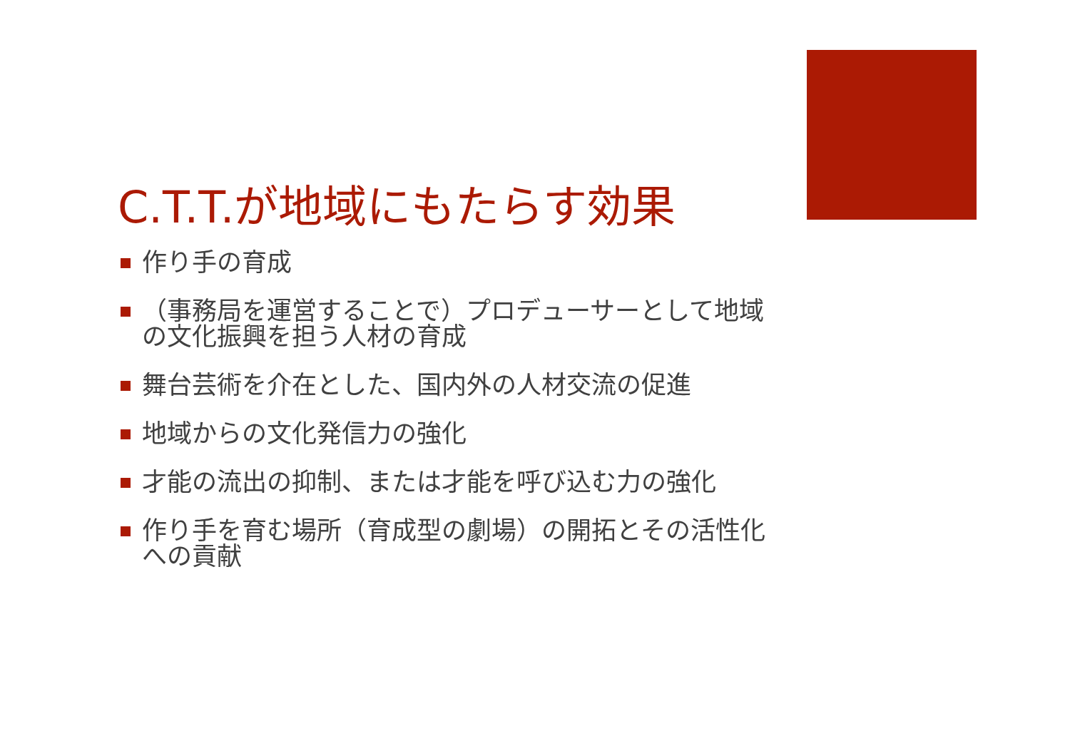C.T.T.が地域にもたらす効果
作り手の育成
（事務局を運営することで）プロデューサーとして地域の文化振興を担う人材の育成
舞台芸術を介在とした、国内外の人材交流の促進
地域からの文化発信力の強化
才能の流出の抑制、または才能を呼び込む力の強化
作り手を育む場所（育成型の劇場）の開拓とその活性化への貢献